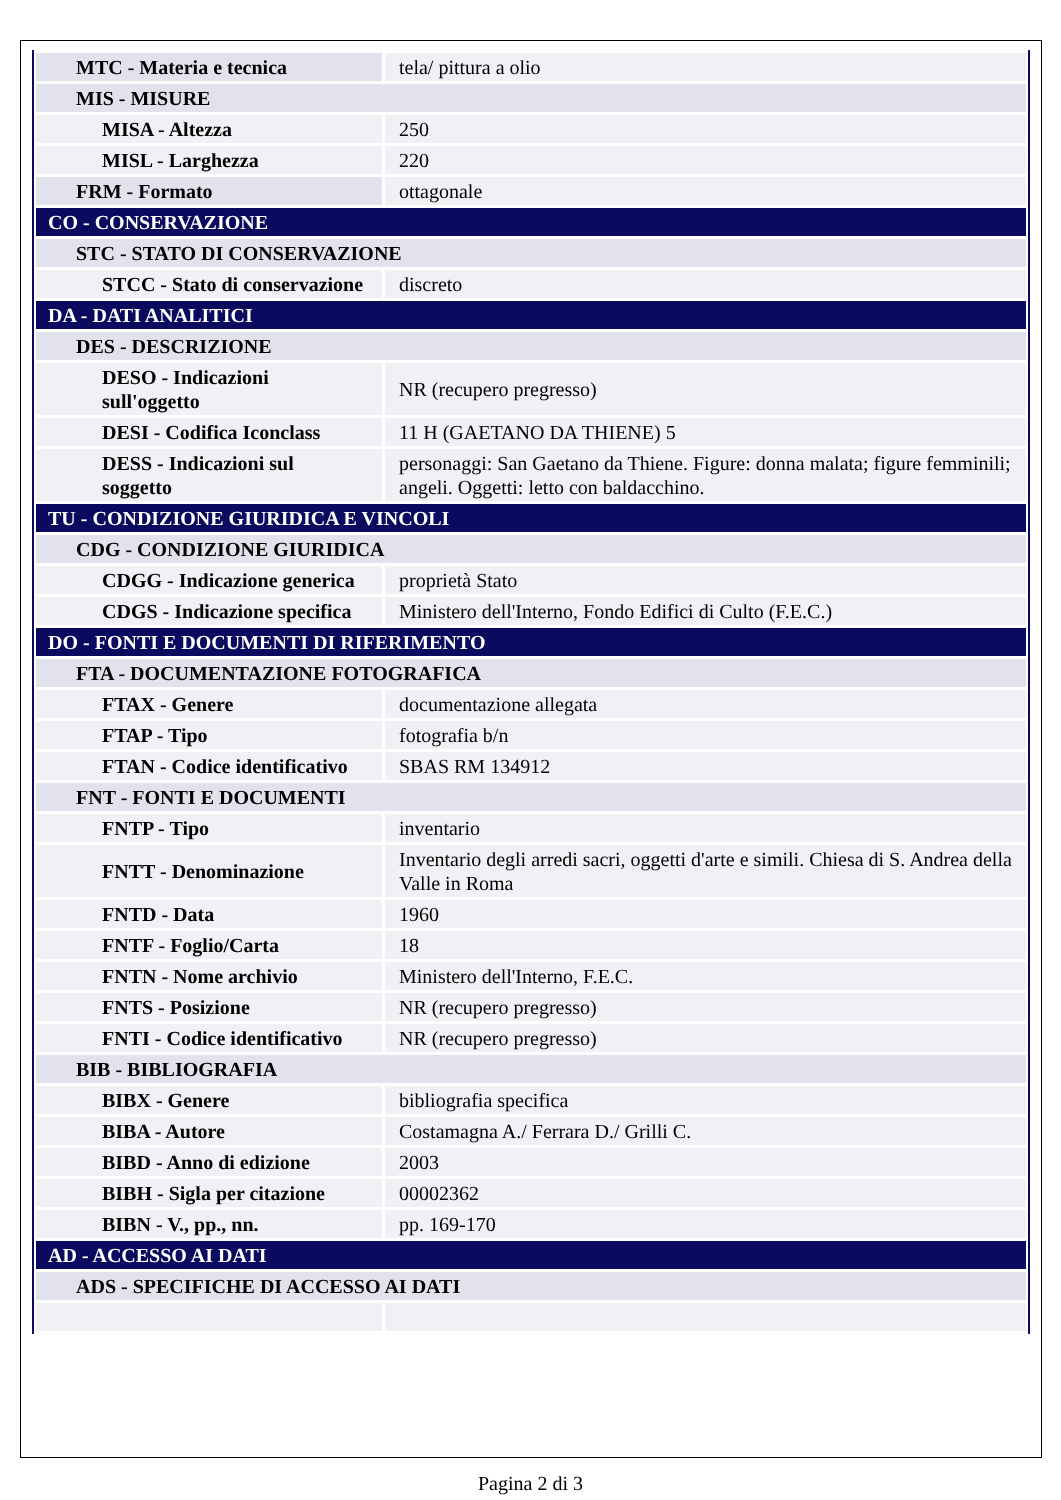| MTC - Materia e tecnica | tela/ pittura a olio |
| MIS - MISURE | |
| MISA - Altezza | 250 |
| MISL - Larghezza | 220 |
| FRM - Formato | ottagonale |
| CO - CONSERVAZIONE | |
| STC - STATO DI CONSERVAZIONE | |
| STCC - Stato di conservazione | discreto |
| DA - DATI ANALITICI | |
| DES - DESCRIZIONE | |
| DESO - Indicazioni sull'oggetto | NR (recupero pregresso) |
| DESI - Codifica Iconclass | 11 H (GAETANO DA THIENE) 5 |
| DESS - Indicazioni sul soggetto | personaggi: San Gaetano da Thiene. Figure: donna malata; figure femminili; angeli. Oggetti: letto con baldacchino. |
| TU - CONDIZIONE GIURIDICA E VINCOLI | |
| CDG - CONDIZIONE GIURIDICA | |
| CDGG - Indicazione generica | proprietà Stato |
| CDGS - Indicazione specifica | Ministero dell'Interno, Fondo Edifici di Culto (F.E.C.) |
| DO - FONTI E DOCUMENTI DI RIFERIMENTO | |
| FTA - DOCUMENTAZIONE FOTOGRAFICA | |
| FTAX - Genere | documentazione allegata |
| FTAP - Tipo | fotografia b/n |
| FTAN - Codice identificativo | SBAS RM 134912 |
| FNT - FONTI E DOCUMENTI | |
| FNTP - Tipo | inventario |
| FNTT - Denominazione | Inventario degli arredi sacri, oggetti d'arte e simili. Chiesa di S. Andrea della Valle in Roma |
| FNTD - Data | 1960 |
| FNTF - Foglio/Carta | 18 |
| FNTN - Nome archivio | Ministero dell'Interno, F.E.C. |
| FNTS - Posizione | NR (recupero pregresso) |
| FNTI - Codice identificativo | NR (recupero pregresso) |
| BIB - BIBLIOGRAFIA | |
| BIBX - Genere | bibliografia specifica |
| BIBA - Autore | Costamagna A./ Ferrara D./ Grilli C. |
| BIBD - Anno di edizione | 2003 |
| BIBH - Sigla per citazione | 00002362 |
| BIBN - V., pp., nn. | pp. 169-170 |
| AD - ACCESSO AI DATI | |
| ADS - SPECIFICHE DI ACCESSO AI DATI | |
Pagina 2 di 3